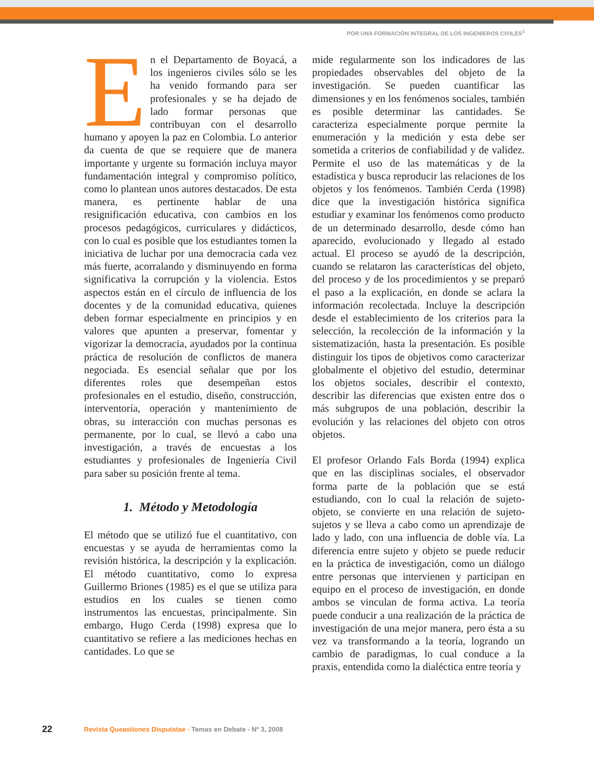POR UNA FORMACIÓN INTEGRAL DE LOS INGENIEROS CIVILES<sup>1</sup>
En el Departamento de Boyacá, a los ingenieros civiles sólo se les ha venido formando para ser profesionales y se ha dejado de lado formar personas que contribuyan con el desarrollo humano y apoyen la paz en Colombia. Lo anterior da cuenta de que se requiere que de manera importante y urgente su formación incluya mayor fundamentación integral y compromiso político, como lo plantean unos autores destacados. De esta manera, es pertinente hablar de una resignificación educativa, con cambios en los procesos pedagógicos, curriculares y didácticos, con lo cual es posible que los estudiantes tomen la iniciativa de luchar por una democracia cada vez más fuerte, acorralando y disminuyendo en forma significativa la corrupción y la violencia. Estos aspectos están en el círculo de influencia de los docentes y de la comunidad educativa, quienes deben formar especialmente en principios y en valores que apunten a preservar, fomentar y vigorizar la democracia, ayudados por la continua práctica de resolución de conflictos de manera negociada. Es esencial señalar que por los diferentes roles que desempeñan estos profesionales en el estudio, diseño, construcción, interventoría, operación y mantenimiento de obras, su interacción con muchas personas es permanente, por lo cual, se llevó a cabo una investigación, a través de encuestas a los estudiantes y profesionales de Ingeniería Civil para saber su posición frente al tema.
1. Método y Metodología
El método que se utilizó fue el cuantitativo, con encuestas y se ayuda de herramientas como la revisión histórica, la descripción y la explicación. El método cuantitativo, como lo expresa Guillermo Briones (1985) es el que se utiliza para estudios en los cuales se tienen como instrumentos las encuestas, principalmente. Sin embargo, Hugo Cerda (1998) expresa que lo cuantitativo se refiere a las mediciones hechas en cantidades. Lo que se
mide regularmente son los indicadores de las propiedades observables del objeto de la investigación. Se pueden cuantificar las dimensiones y en los fenómenos sociales, también es posible determinar las cantidades. Se caracteriza especialmente porque permite la enumeración y la medición y esta debe ser sometida a criterios de confiabilidad y de validez. Permite el uso de las matemáticas y de la estadística y busca reproducir las relaciones de los objetos y los fenómenos. También Cerda (1998) dice que la investigación histórica significa estudiar y examinar los fenómenos como producto de un determinado desarrollo, desde cómo han aparecido, evolucionado y llegado al estado actual. El proceso se ayudó de la descripción, cuando se relataron las características del objeto, del proceso y de los procedimientos y se preparó el paso a la explicación, en donde se aclara la información recolectada. Incluye la descripción desde el establecimiento de los criterios para la selección, la recolección de la información y la sistematización, hasta la presentación. Es posible distinguir los tipos de objetivos como caracterizar globalmente el objetivo del estudio, determinar los objetos sociales, describir el contexto, describir las diferencias que existen entre dos o más subgrupos de una población, describir la evolución y las relaciones del objeto con otros objetos.
El profesor Orlando Fals Borda (1994) explica que en las disciplinas sociales, el observador forma parte de la población que se está estudiando, con lo cual la relación de sujeto-objeto, se convierte en una relación de sujeto-sujetos y se lleva a cabo como un aprendizaje de lado y lado, con una influencia de doble vía. La diferencia entre sujeto y objeto se puede reducir en la práctica de investigación, como un diálogo entre personas que intervienen y participan en equipo en el proceso de investigación, en donde ambos se vinculan de forma activa. La teoría puede conducir a una realización de la práctica de investigación de una mejor manera, pero ésta a su vez va transformando a la teoría, logrando un cambio de paradigmas, lo cual conduce a la praxis, entendida como la dialéctica entre teoría y
22
Revista Queastiones Disputatae - Temas en Debate - Nº 3, 2008